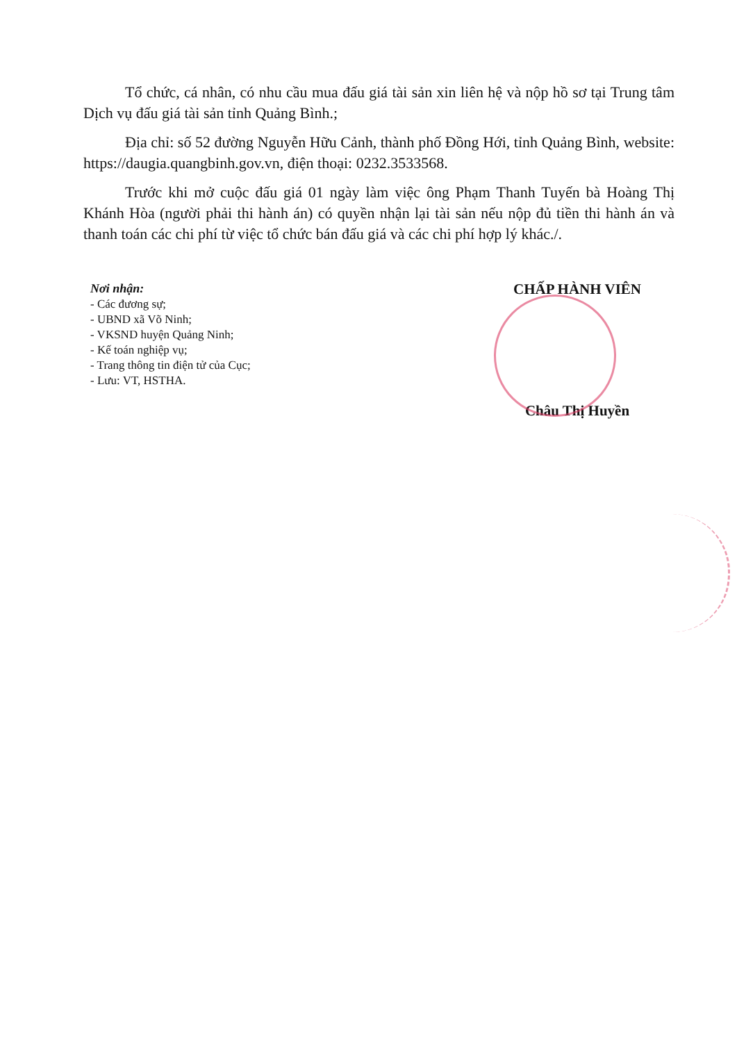Tổ chức, cá nhân, có nhu cầu mua đấu giá tài sản xin liên hệ và nộp hồ sơ tại Trung tâm Dịch vụ đấu giá tài sản tỉnh Quảng Bình.;
Địa chỉ: số 52 đường Nguyễn Hữu Cảnh, thành phố Đồng Hới, tỉnh Quảng Bình, website: https://daugia.quangbinh.gov.vn, điện thoại: 0232.3533568.
Trước khi mở cuộc đấu giá 01 ngày làm việc ông Phạm Thanh Tuyến bà Hoàng Thị Khánh Hòa (người phải thi hành án) có quyền nhận lại tài sản nếu nộp đủ tiền thi hành án và thanh toán các chi phí từ việc tổ chức bán đấu giá và các chi phí hợp lý khác./.
Nơi nhận:
- Các đương sự;
- UBND xã Võ Ninh;
- VKSND huyện Quảng Ninh;
- Kế toán nghiệp vụ;
- Trang thông tin điện tử của Cục;
- Lưu: VT, HSTHA.
CHẤP HÀNH VIÊN
Châu Thị Huyền